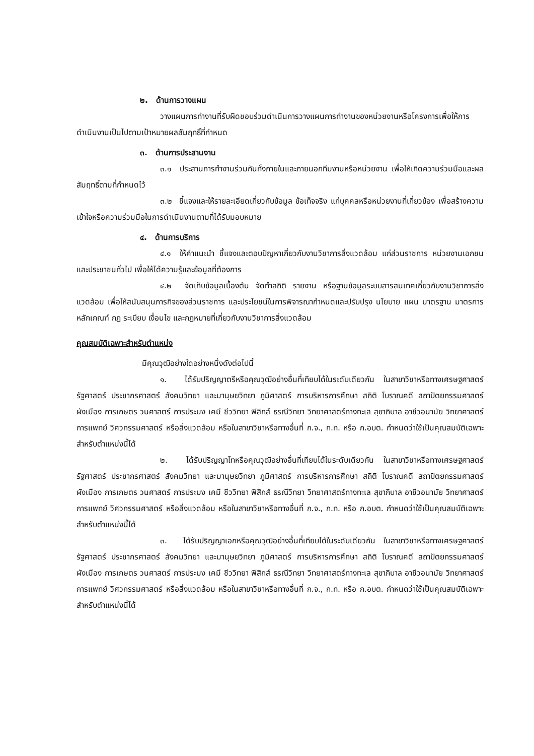๒. ด้านการวางแผน
วางแผนการทำงานที่รับผิดชอบร่วมดำเนินการวางแผนการทำงานของหน่วยงานหรือโครงการเพื่อให้การดำเนินงานเป็นไปตามเป้าหมายผลสัมฤทธิ์ที่กำหนด
๓. ด้านการประสานงาน
๓.๑ ประสานการทำงานร่วมกันทั้งภายในและภายนอกทีมงานหรือหน่วยงาน เพื่อให้เกิดความร่วมมือและผลสัมฤทธิ์ตามที่กำหนดไว้
๓.๒ ชี้แจงและให้รายละเอียดเกี่ยวกับข้อมูล ข้อเท็จจริง แก่บุคคลหรือหน่วยงานที่เกี่ยวข้อง เพื่อสร้างความเข้าใจหรือความร่วมมือในการดำเนินงานตามที่ได้รับมอบหมาย
๔. ด้านการบริการ
๔.๑ ให้คำแนะนำ ชี้แจงและตอบปัญหาเกี่ยวกับงานวิชาการสิ่งแวดล้อม แก่ส่วนราชการ หน่วยงานเอกชนและประชาชนทั่วไป เพื่อให้ได้ความรู้และข้อมูลที่ต้องการ
๔.๒ จัดเก็บข้อมูลเบื้องต้น จัดทำสถิติ รายงาน หรือฐานข้อมูลระบบสารสนเทศเกี่ยวกับงานวิชาการสิ่งแวดล้อม เพื่อให้สนับสนุนภารกิจของส่วนราชการ และประโยชน์ในการพิจารณากำหนดและปรับปรุง นโยบาย แผน มาตรฐาน มาตรการ หลักเกณฑ์ กฎ ระเบียบ เงื่อนไข และกฎหมายที่เกี่ยวกับงานวิชาการสิ่งแวดล้อม
คุณสมบัติเฉพาะสำหรับตำแหน่ง
มีคุณวุฒิอย่างใดอย่างหนึ่งดังต่อไปนี้
๑. ได้รับปริญญาตรีหรือคุณวุฒิอย่างอื่นที่เทียบได้ในระดับเดียวกัน ในสาขาวิชาหรือทางเศรษฐศาสตร์ รัฐศาสตร์ ประชากรศาสตร์ สังคมวิทยา และมานุษยวิทยา ภูมิศาสตร์ การบริหารการศึกษา สถิติ โบราณคดี สถาปัตยกรรมศาสตร์ ผังเมือง การเกษตร วนศาสตร์ การประมง เคมี ชีววิทยา ฟิสิกส์ ธรณีวิทยา วิทยาศาสตร์ทางทะเล สุขาภิบาล อาชีวอนามัย วิทยาศาสตร์การแพทย์ วิศวกรรมศาสตร์ หรือสิ่งแวดล้อม หรือในสาขาวิชาหรือทางอื่นที่ ก.จ., ก.ท. หรือ ก.อบต. กำหนดว่าใช้เป็นคุณสมบัติเฉพาะสำหรับตำแหน่งนี้ได้
๒. ได้รับปริญญาโทหรือคุณวุฒิอย่างอื่นที่เทียบได้ในระดับเดียวกัน ในสาขาวิชาหรือทางเศรษฐศาสตร์ รัฐศาสตร์ ประชากรศาสตร์ สังคมวิทยา และมานุษยวิทยา ภูมิศาสตร์ การบริหารการศึกษา สถิติ โบราณคดี สถาปัตยกรรมศาสตร์ ผังเมือง การเกษตร วนศาสตร์ การประมง เคมี ชีววิทยา ฟิสิกส์ ธรณีวิทยา วิทยาศาสตร์ทางทะเล สุขาภิบาล อาชีวอนามัย วิทยาศาสตร์การแพทย์ วิศวกรรมศาสตร์ หรือสิ่งแวดล้อม หรือในสาขาวิชาหรือทางอื่นที่ ก.จ., ก.ท. หรือ ก.อบต. กำหนดว่าใช้เป็นคุณสมบัติเฉพาะสำหรับตำแหน่งนี้ได้
๓. ได้รับปริญญาเอกหรือคุณวุฒิอย่างอื่นที่เทียบได้ในระดับเดียวกัน ในสาขาวิชาหรือทางเศรษฐศาสตร์ รัฐศาสตร์ ประชากรศาสตร์ สังคมวิทยา และมานุษยวิทยา ภูมิศาสตร์ การบริหารการศึกษา สถิติ โบราณคดี สถาปัตยกรรมศาสตร์ ผังเมือง การเกษตร วนศาสตร์ การประมง เคมี ชีววิทยา ฟิสิกส์ ธรณีวิทยา วิทยาศาสตร์ทางทะเล สุขาภิบาล อาชีวอนามัย วิทยาศาสตร์การแพทย์ วิศวกรรมศาสตร์ หรือสิ่งแวดล้อม หรือในสาขาวิชาหรือทางอื่นที่ ก.จ., ก.ท. หรือ ก.อบต. กำหนดว่าใช้เป็นคุณสมบัติเฉพาะสำหรับตำแหน่งนี้ได้